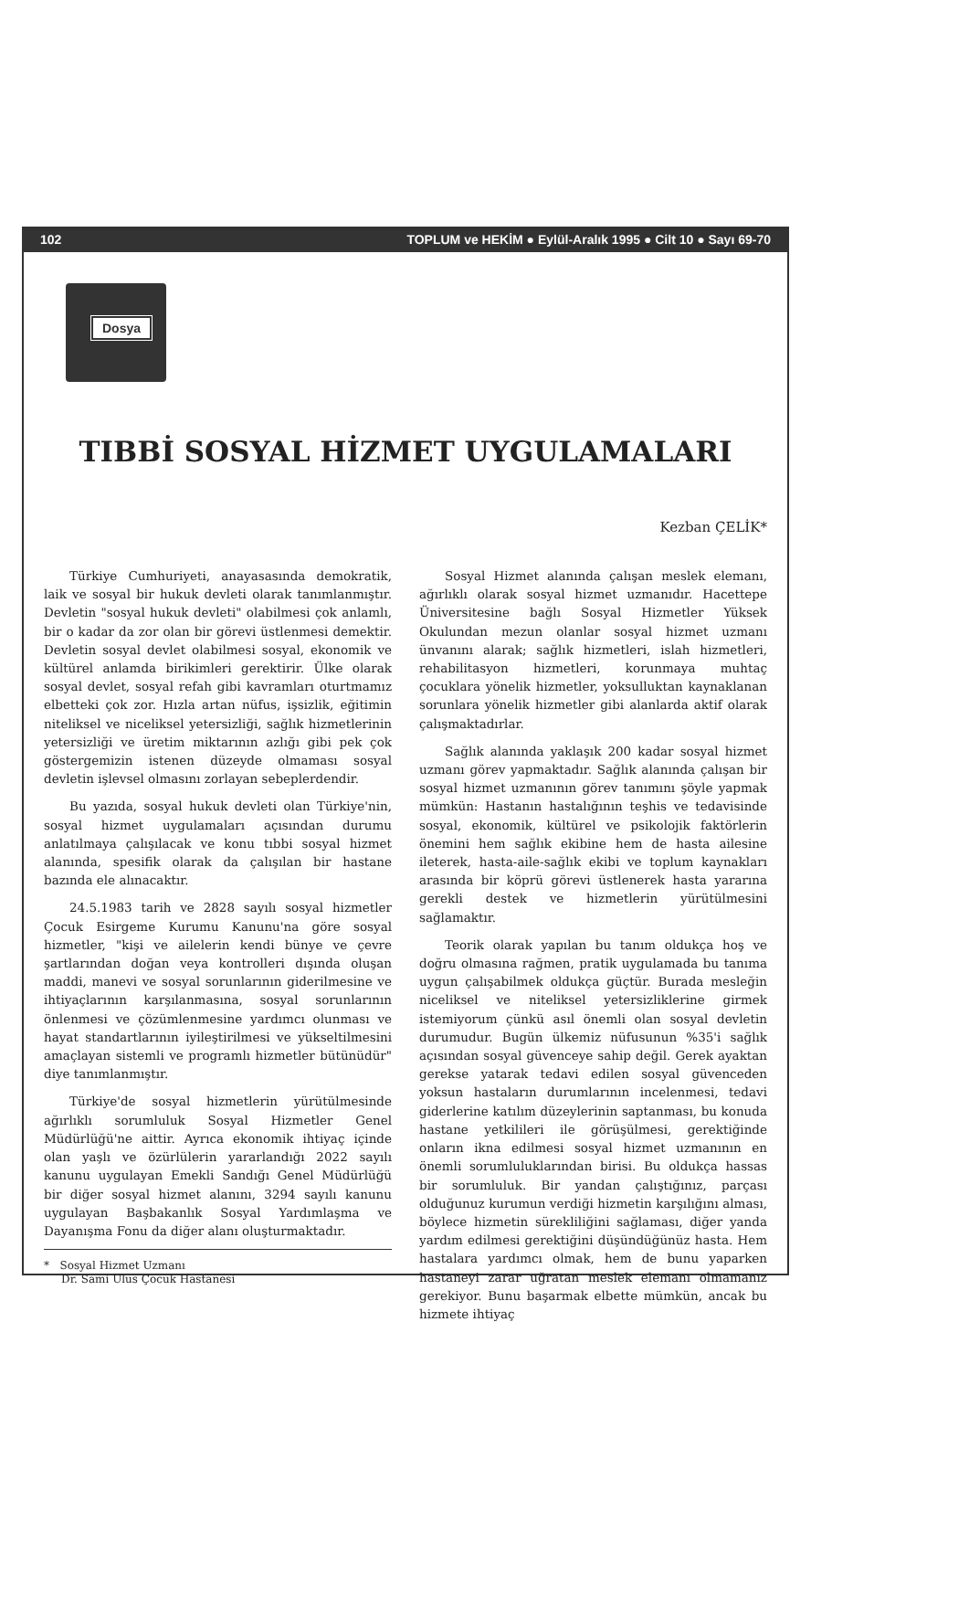102 TOPLUM ve HEKİM ● Eylül-Aralık 1995 ● Cilt 10 ● Sayı 69-70
Dosya
TIBBİ SOSYAL HİZMET UYGULAMALARI
Kezban ÇELİK*
Türkiye Cumhuriyeti, anayasasında demokratik, laik ve sosyal bir hukuk devleti olarak tanımlanmıştır. Devletin "sosyal hukuk devleti" olabilmesi çok anlamlı, bir o kadar da zor olan bir görevi üstlenmesi demektir. Devletin sosyal devlet olabilmesi sosyal, ekonomik ve kültürel anlamda birikimleri gerektirir. Ülke olarak sosyal devlet, sosyal refah gibi kavramları oturtmamız elbetteki çok zor. Hızla artan nüfus, işsizlik, eğitimin niteliksel ve niceliksel yetersizliği, sağlık hizmetlerinin yetersizliği ve üretim miktarının azlığı gibi pek çok göstergemizin istenen düzeyde olmaması sosyal devletin işlevsel olmasını zorlayan sebeplerdendir.
Bu yazıda, sosyal hukuk devleti olan Türkiye'nin, sosyal hizmet uygulamaları açısından durumu anlatılmaya çalışılacak ve konu tıbbi sosyal hizmet alanında, spesifik olarak da çalışılan bir hastane bazında ele alınacaktır.
24.5.1983 tarih ve 2828 sayılı sosyal hizmetler Çocuk Esirgeme Kurumu Kanunu'na göre sosyal hizmetler, "kişi ve ailelerin kendi bünye ve çevre şartlarından doğan veya kontrolleri dışında oluşan maddi, manevi ve sosyal sorunlarının giderilmesine ve ihtiyaçlarının karşılanmasına, sosyal sorunlarının önlenmesi ve çözümlenmesine yardımcı olunması ve hayat standartlarının iyileştirilmesi ve yükseltilmesini amaçlayan sistemli ve programlı hizmetler bütünüdür" diye tanımlanmıştır.
Türkiye'de sosyal hizmetlerin yürütülmesinde ağırlıklı sorumluluk Sosyal Hizmetler Genel Müdürlüğü'ne aittir. Ayrıca ekonomik ihtiyaç içinde olan yaşlı ve özürlülerin yararlandığı 2022 sayılı kanunu uygulayan Emekli Sandığı Genel Müdürlüğü bir diğer sosyal hizmet alanını, 3294 sayılı kanunu uygulayan Başbakanlık Sosyal Yardımlaşma ve Dayanışma Fonu da diğer alanı oluşturmaktadır.
* Sosyal Hizmet Uzmanı
Dr. Sami Ulus Çocuk Hastanesi
Sosyal Hizmet alanında çalışan meslek elemanı, ağırlıklı olarak sosyal hizmet uzmanıdır. Hacettepe Üniversitesine bağlı Sosyal Hizmetler Yüksek Okulundan mezun olanlar sosyal hizmet uzmanı ünvanını alarak; sağlık hizmetleri, islah hizmetleri, rehabilitasyon hizmetleri, korunmaya muhtaç çocuklara yönelik hizmetler, yoksulluktan kaynaklanan sorunlara yönelik hizmetler gibi alanlarda aktif olarak çalışmaktadırlar.
Sağlık alanında yaklaşık 200 kadar sosyal hizmet uzmanı görev yapmaktadır. Sağlık alanında çalışan bir sosyal hizmet uzmanının görev tanımını şöyle yapmak mümkün: Hastanın hastalığının teşhis ve tedavisinde sosyal, ekonomik, kültürel ve psikolojik faktörlerin önemini hem sağlık ekibine hem de hasta ailesine ileterek, hasta-aile-sağlık ekibi ve toplum kaynakları arasında bir köprü görevi üstlenerek hasta yararına gerekli destek ve hizmetlerin yürütülmesini sağlamaktır.
Teorik olarak yapılan bu tanım oldukça hoş ve doğru olmasına rağmen, pratik uygulamada bu tanıma uygun çalışabilmek oldukça güçtür. Burada mesleğin niceliksel ve niteliksel yetersizliklerine girmek istemiyorum çünkü asıl önemli olan sosyal devletin durumudur. Bugün ülkemiz nüfusunun %35'i sağlık açısından sosyal güvenceye sahip değil. Gerek ayaktan gerekse yatarak tedavi edilen sosyal güvenceden yoksun hastaların durumlarının incelenmesi, tedavi giderlerine katılım düzeylerinin saptanması, bu konuda hastane yetkilileri ile görüşülmesi, gerektiğinde onların ikna edilmesi sosyal hizmet uzmanının en önemli sorumluluklarından birisi. Bu oldukça hassas bir sorumluluk. Bir yandan çalıştığınız, parçası olduğunuz kurumun verdiği hizmetin karşılığını alması, böylece hizmetin sürekliliğini sağlaması, diğer yanda yardım edilmesi gerektiğini düşündüğünüz hasta. Hem hastalara yardımcı olmak, hem de bunu yaparken hastaneyi zarar uğratan meslek elemanı olmamanız gerekiyor. Bunu başarmak elbette mümkün, ancak bu hizmete ihtiyaç